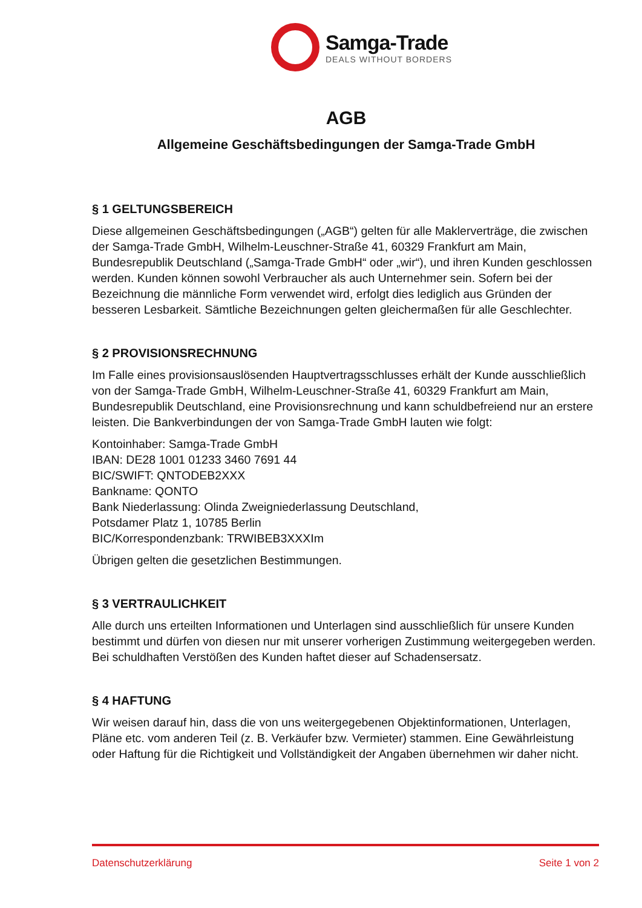Samga-Trade
DEALS WITHOUT BORDERS
AGB
Allgemeine Geschäftsbedingungen der Samga-Trade GmbH
§ 1 GELTUNGSBEREICH
Diese allgemeinen Geschäftsbedingungen („AGB“) gelten für alle Maklerverträge, die zwischen der Samga-Trade GmbH, Wilhelm-Leuschner-Straße 41, 60329 Frankfurt am Main, Bundesrepublik Deutschland („Samga-Trade GmbH“ oder „wir“), und ihren Kunden geschlossen werden. Kunden können sowohl Verbraucher als auch Unternehmer sein. Sofern bei der Bezeichnung die männliche Form verwendet wird, erfolgt dies lediglich aus Gründen der besseren Lesbarkeit. Sämtliche Bezeichnungen gelten gleichermaßen für alle Geschlechter.
§ 2 PROVISIONSRECHNUNG
Im Falle eines provisionsauslösenden Hauptvertragsschlusses erhält der Kunde ausschließlich von der Samga-Trade GmbH, Wilhelm-Leuschner-Straße 41, 60329 Frankfurt am Main, Bundesrepublik Deutschland, eine Provisionsrechnung und kann schuldbefreiend nur an erstere leisten. Die Bankverbindungen der von Samga-Trade GmbH lauten wie folgt:
Kontoinhaber: Samga-Trade GmbH
IBAN: DE28 1001 01233 3460 7691 44
BIC/SWIFT: QNTODEB2XXX
Bankname: QONTO
Bank Niederlassung: Olinda Zweigniederlassung Deutschland,
Potsdamer Platz 1, 10785 Berlin
BIC/Korrespondenzbank: TRWIBEB3XXXIm
Übrigen gelten die gesetzlichen Bestimmungen.
§ 3 VERTRAULICHKEIT
Alle durch uns erteilten Informationen und Unterlagen sind ausschließlich für unsere Kunden bestimmt und dürfen von diesen nur mit unserer vorherigen Zustimmung weitergegeben werden. Bei schuldhaften Verstößen des Kunden haftet dieser auf Schadensersatz.
§ 4 HAFTUNG
Wir weisen darauf hin, dass die von uns weitergegebenen Objektinformationen, Unterlagen, Pläne etc. vom anderen Teil (z. B. Verkäufer bzw. Vermieter) stammen. Eine Gewährleistung oder Haftung für die Richtigkeit und Vollständigkeit der Angaben übernehmen wir daher nicht.
Datenschutzerklärung Seite 1 von 2